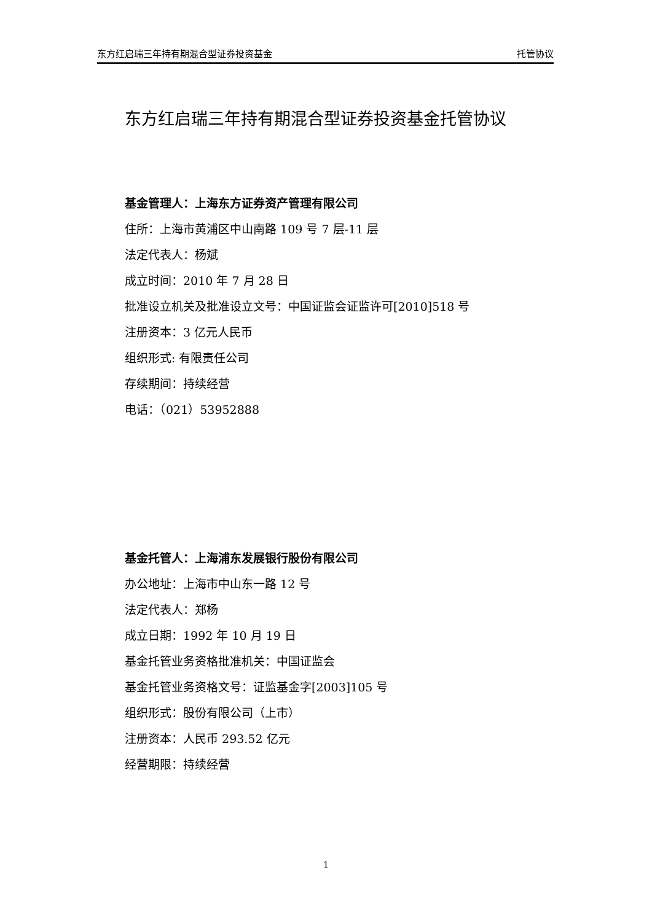东方红启瑞三年持有期混合型证券投资基金 托管协议
东方红启瑞三年持有期混合型证券投资基金托管协议
基金管理人：上海东方证券资产管理有限公司
住所：上海市黄浦区中山南路 109 号 7 层-11 层
法定代表人：杨斌
成立时间：2010 年 7 月 28 日
批准设立机关及批准设立文号：中国证监会证监许可[2010]518 号
注册资本：3 亿元人民币
组织形式: 有限责任公司
存续期间：持续经营
电话：（021）53952888
基金托管人：上海浦东发展银行股份有限公司
办公地址：上海市中山东一路 12 号
法定代表人：郑杨
成立日期：1992 年 10 月 19 日
基金托管业务资格批准机关：中国证监会
基金托管业务资格文号：证监基金字[2003]105 号
组织形式：股份有限公司（上市）
注册资本：人民币 293.52 亿元
经营期限：持续经营
1